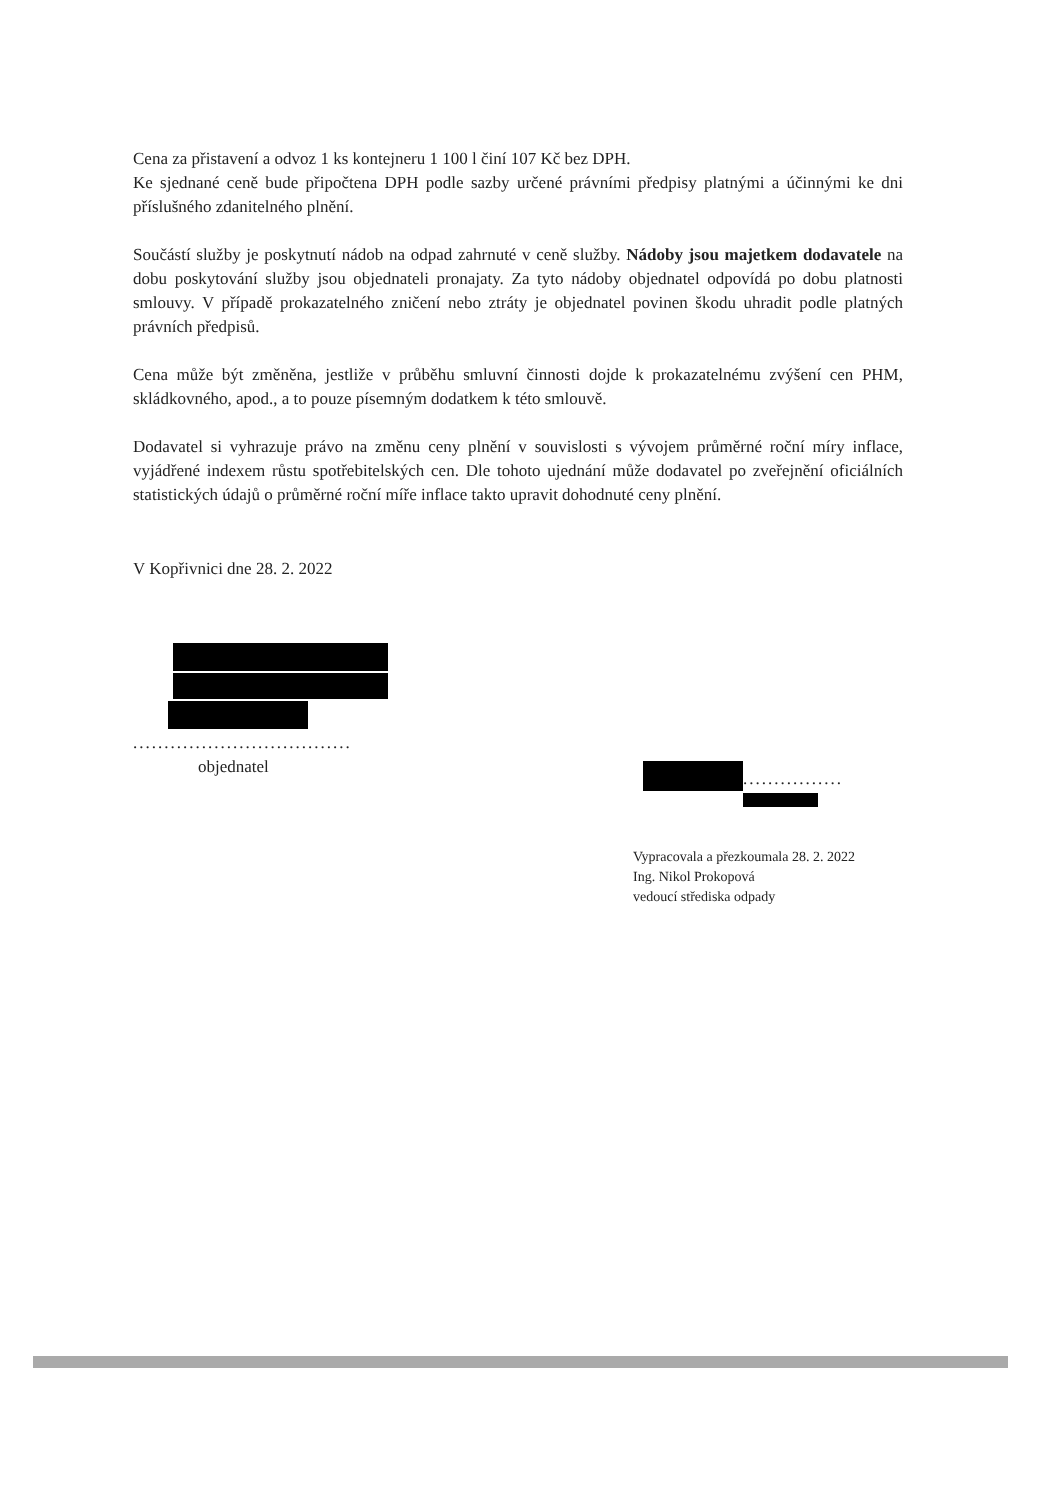Cena za přistavení a odvoz 1 ks kontejneru 1 100 l činí 107 Kč bez DPH.
Ke sjednané ceně bude připočtena DPH podle sazby určené právními předpisy platnými a účinnými ke dni příslušného zdanitelného plnění.
Součástí služby je poskytnutí nádob na odpad zahrnuté v ceně služby. Nádoby jsou majetkem dodavatele na dobu poskytování služby jsou objednateli pronajaty. Za tyto nádoby objednatel odpovídá po dobu platnosti smlouvy. V případě prokazatelného zničení nebo ztráty je objednatel povinen škodu uhradit podle platných právních předpisů.
Cena může být změněna, jestliže v průběhu smluvní činnosti dojde k prokazatelnému zvýšení cen PHM, skládkovného, apod., a to pouze písemným dodatkem k této smlouvě.
Dodavatel si vyhrazuje právo na změnu ceny plnění v souvislosti s vývojem průměrné roční míry inflace, vyjádřené indexem růstu spotřebitelských cen. Dle tohoto ujednání může dodavatel po zveřejnění oficiálních statistických údajů o průměrné roční míře inflace takto upravit dohodnuté ceny plnění.
V Kopřivnici dne 28. 2. 2022
...................................
objednatel
................
Vypracovala a přezkoumala 28. 2. 2022
Ing. Nikol Prokopová
vedoucí střediska odpady